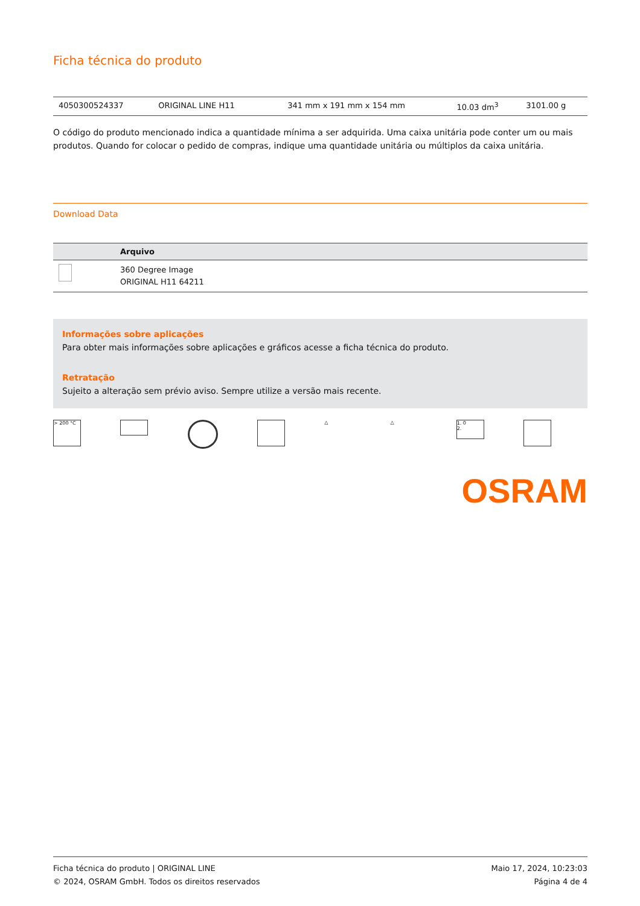Ficha técnica do produto
| 4050300524337 | ORIGINAL LINE H11 | | 341 mm x 191 mm x 154 mm | 10.03 dm<sup>3</sup> | 3101.00 g |
O código do produto mencionado indica a quantidade mínima a ser adquirida. Uma caixa unitária pode conter um ou mais produtos. Quando for colocar o pedido de compras, indique uma quantidade unitária ou múltiplos da caixa unitária.
Download Data
| | Arquivo |
| --- | --- |
| | 360 Degree Image ORIGINAL H11 64211 |
Informações sobre aplicações
Para obter mais informações sobre aplicações e gráficos acesse a ficha técnica do produto.
Retratação
Sujeito a alteração sem prévio aviso. Sempre utilize a versão mais recente.
> 200 °C △ △
1. 0
2.
OSRAM
Ficha técnica do produto | ORIGINAL LINE
© 2024, OSRAM GmbH. Todos os direitos reservados
Maio 17, 2024, 10:23:03
Página 4 de 4